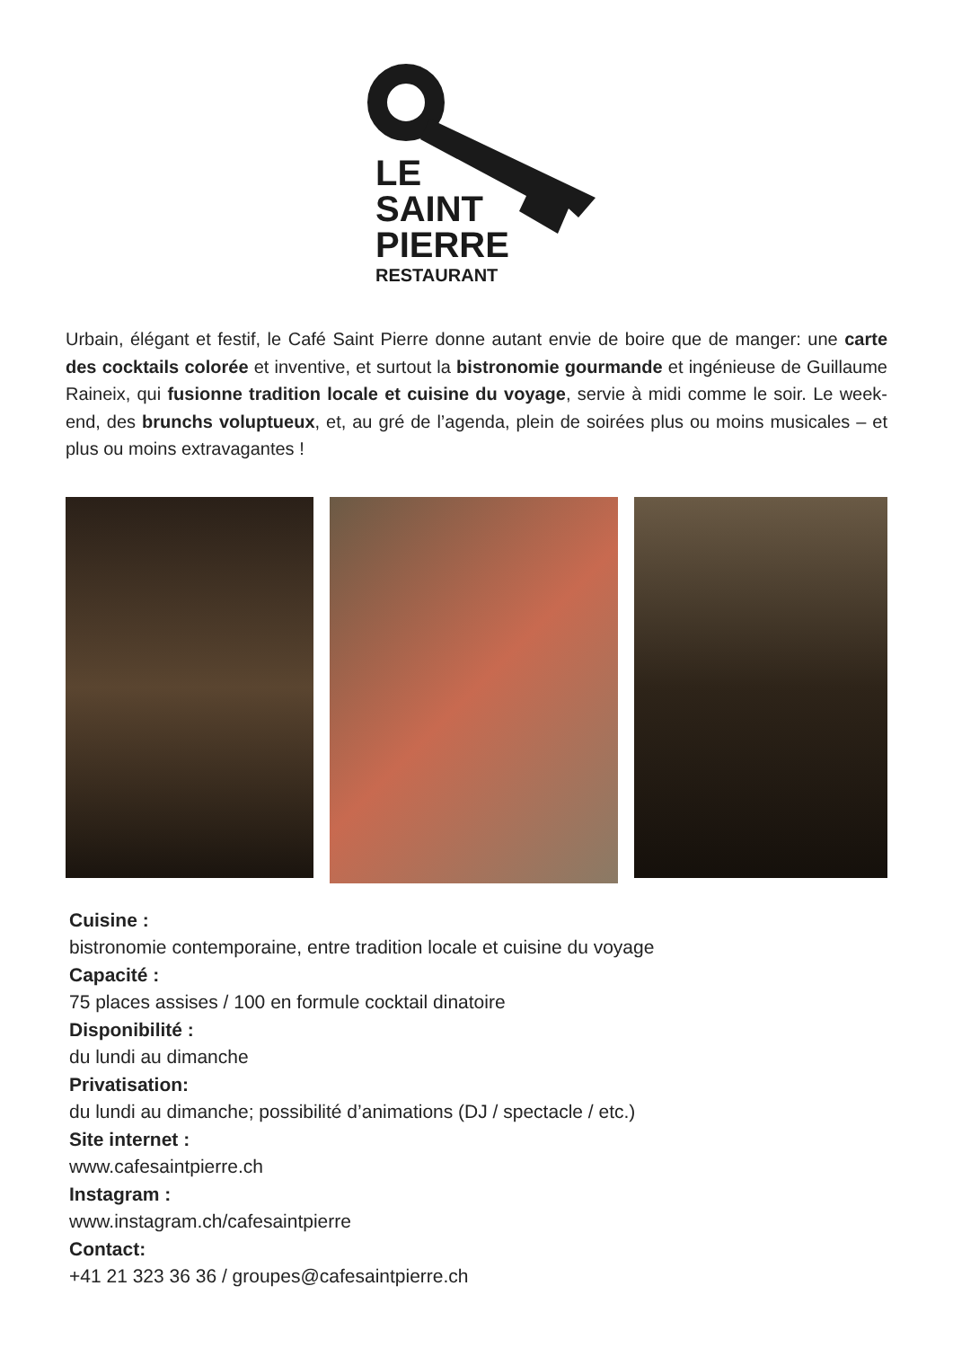LE
SAINT
PIERRE
RESTAURANT
Urbain, élégant et festif, le Café Saint Pierre donne autant envie de boire que de manger: une carte des cocktails colorée et inventive, et surtout la bistronomie gourmande et ingénieuse de Guillaume Raineix, qui fusionne tradition locale et cuisine du voyage, servie à midi comme le soir. Le week-end, des brunchs voluptueux, et, au gré de l’agenda, plein de soirées plus ou moins musicales – et plus ou moins extravagantes !
Cuisine :
bistronomie contemporaine, entre tradition locale et cuisine du voyage
Capacité :
75 places assises / 100 en formule cocktail dinatoire
Disponibilité :
du lundi au dimanche
Privatisation:
du lundi au dimanche; possibilité d’animations (DJ / spectacle / etc.)
Site internet :
www.cafesaintpierre.ch
Instagram :
www.instagram.ch/cafesaintpierre
Contact:
+41 21 323 36 36 / groupes@cafesaintpierre.ch